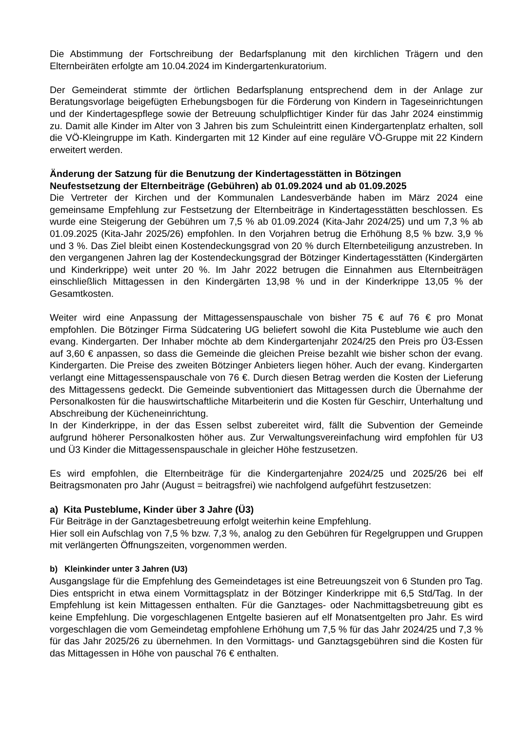Die Abstimmung der Fortschreibung der Bedarfsplanung mit den kirchlichen Trägern und den Elternbeiräten erfolgte am 10.04.2024 im Kindergartenkuratorium.
Der Gemeinderat stimmte der örtlichen Bedarfsplanung entsprechend dem in der Anlage zur Beratungsvorlage beigefügten Erhebungsbogen für die Förderung von Kindern in Tageseinrichtungen und der Kindertagespflege sowie der Betreuung schulpflichtiger Kinder für das Jahr 2024 einstimmig zu. Damit alle Kinder im Alter von 3 Jahren bis zum Schuleintritt einen Kindergartenplatz erhalten, soll die VÖ-Kleingruppe im Kath. Kindergarten mit 12 Kinder auf eine reguläre VÖ-Gruppe mit 22 Kindern erweitert werden.
Änderung der Satzung für die Benutzung der Kindertagesstätten in Bötzingen
Neufestsetzung der Elternbeiträge (Gebühren) ab 01.09.2024 und ab 01.09.2025
Die Vertreter der Kirchen und der Kommunalen Landesverbände haben im März 2024 eine gemeinsame Empfehlung zur Festsetzung der Elternbeiträge in Kindertagesstätten beschlossen. Es wurde eine Steigerung der Gebühren um 7,5 % ab 01.09.2024 (Kita-Jahr 2024/25) und um 7,3 % ab 01.09.2025 (Kita-Jahr 2025/26) empfohlen. In den Vorjahren betrug die Erhöhung 8,5 % bzw. 3,9 % und 3 %. Das Ziel bleibt einen Kostendeckungsgrad von 20 % durch Elternbeteiligung anzustreben. In den vergangenen Jahren lag der Kostendeckungsgrad der Bötzinger Kindertagesstätten (Kindergärten und Kinderkrippe) weit unter 20 %. Im Jahr 2022 betrugen die Einnahmen aus Elternbeiträgen einschließlich Mittagessen in den Kindergärten 13,98 % und in der Kinderkrippe 13,05 % der Gesamtkosten.
Weiter wird eine Anpassung der Mittagessenspauschale von bisher 75 € auf 76 € pro Monat empfohlen. Die Bötzinger Firma Südcatering UG beliefert sowohl die Kita Pusteblume wie auch den evang. Kindergarten. Der Inhaber möchte ab dem Kindergartenjahr 2024/25 den Preis pro Ü3-Essen auf 3,60 € anpassen, so dass die Gemeinde die gleichen Preise bezahlt wie bisher schon der evang. Kindergarten. Die Preise des zweiten Bötzinger Anbieters liegen höher. Auch der evang. Kindergarten verlangt eine Mittagessenspauschale von 76 €. Durch diesen Betrag werden die Kosten der Lieferung des Mittagessens gedeckt. Die Gemeinde subventioniert das Mittagessen durch die Übernahme der Personalkosten für die hauswirtschaftliche Mitarbeiterin und die Kosten für Geschirr, Unterhaltung und Abschreibung der Kücheneinrichtung.
In der Kinderkrippe, in der das Essen selbst zubereitet wird, fällt die Subvention der Gemeinde aufgrund höherer Personalkosten höher aus. Zur Verwaltungsvereinfachung wird empfohlen für U3 und Ü3 Kinder die Mittagessenspauschale in gleicher Höhe festzusetzen.
Es wird empfohlen, die Elternbeiträge für die Kindergartenjahre 2024/25 und 2025/26 bei elf Beitragsmonaten pro Jahr (August = beitragsfrei) wie nachfolgend aufgeführt festzusetzen:
a) Kita Pusteblume, Kinder über 3 Jahre (Ü3)
Für Beiträge in der Ganztagesbetreuung erfolgt weiterhin keine Empfehlung.
Hier soll ein Aufschlag von 7,5 % bzw. 7,3 %, analog zu den Gebühren für Regelgruppen und Gruppen mit verlängerten Öffnungszeiten, vorgenommen werden.
b) Kleinkinder unter 3 Jahren (U3)
Ausgangslage für die Empfehlung des Gemeindetages ist eine Betreuungszeit von 6 Stunden pro Tag. Dies entspricht in etwa einem Vormittagsplatz in der Bötzinger Kinderkrippe mit 6,5 Std/Tag. In der Empfehlung ist kein Mittagessen enthalten. Für die Ganztages- oder Nachmittagsbetreuung gibt es keine Empfehlung. Die vorgeschlagenen Entgelte basieren auf elf Monatsentgelten pro Jahr. Es wird vorgeschlagen die vom Gemeindetag empfohlene Erhöhung um 7,5 % für das Jahr 2024/25 und 7,3 % für das Jahr 2025/26 zu übernehmen. In den Vormittags- und Ganztagsgebühren sind die Kosten für das Mittagessen in Höhe von pauschal 76 € enthalten.